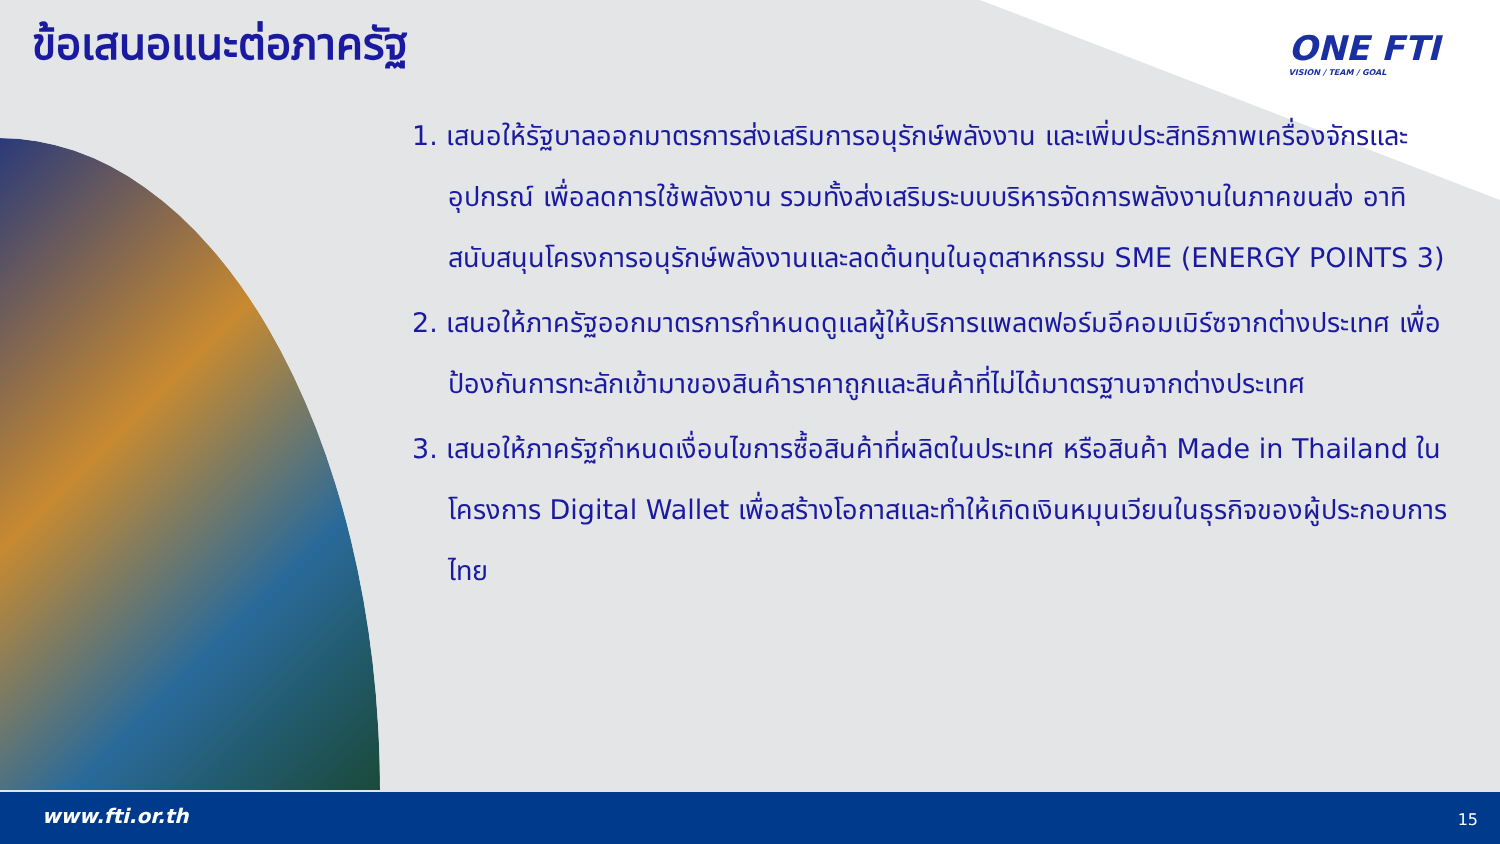ข้อเสนอแนะต่อภาครัฐ ONE FTI
VISION / TEAM / GOAL
1. เสนอให้รัฐบาลออกมาตรการส่งเสริมการอนุรักษ์พลังงาน และเพิ่มประสิทธิภาพเครื่องจักรและอุปกรณ์ เพื่อลดการใช้พลังงาน รวมทั้งส่งเสริมระบบบริหารจัดการพลังงานในภาคขนส่ง อาทิ สนับสนุนโครงการอนุรักษ์พลังงานและลดต้นทุนในอุตสาหกรรม SME (ENERGY POINTS 3)
2. เสนอให้ภาครัฐออกมาตรการกำหนดดูแลผู้ให้บริการแพลตฟอร์มอีคอมเมิร์ซจากต่างประเทศ เพื่อป้องกันการทะลักเข้ามาของสินค้าราคาถูกและสินค้าที่ไม่ได้มาตรฐานจากต่างประเทศ
3. เสนอให้ภาครัฐกำหนดเงื่อนไขการซื้อสินค้าที่ผลิตในประเทศ หรือสินค้า Made in Thailand ในโครงการ Digital Wallet เพื่อสร้างโอกาสและทำให้เกิดเงินหมุนเวียนในธุรกิจของผู้ประกอบการไทย
www.fti.or.th 15